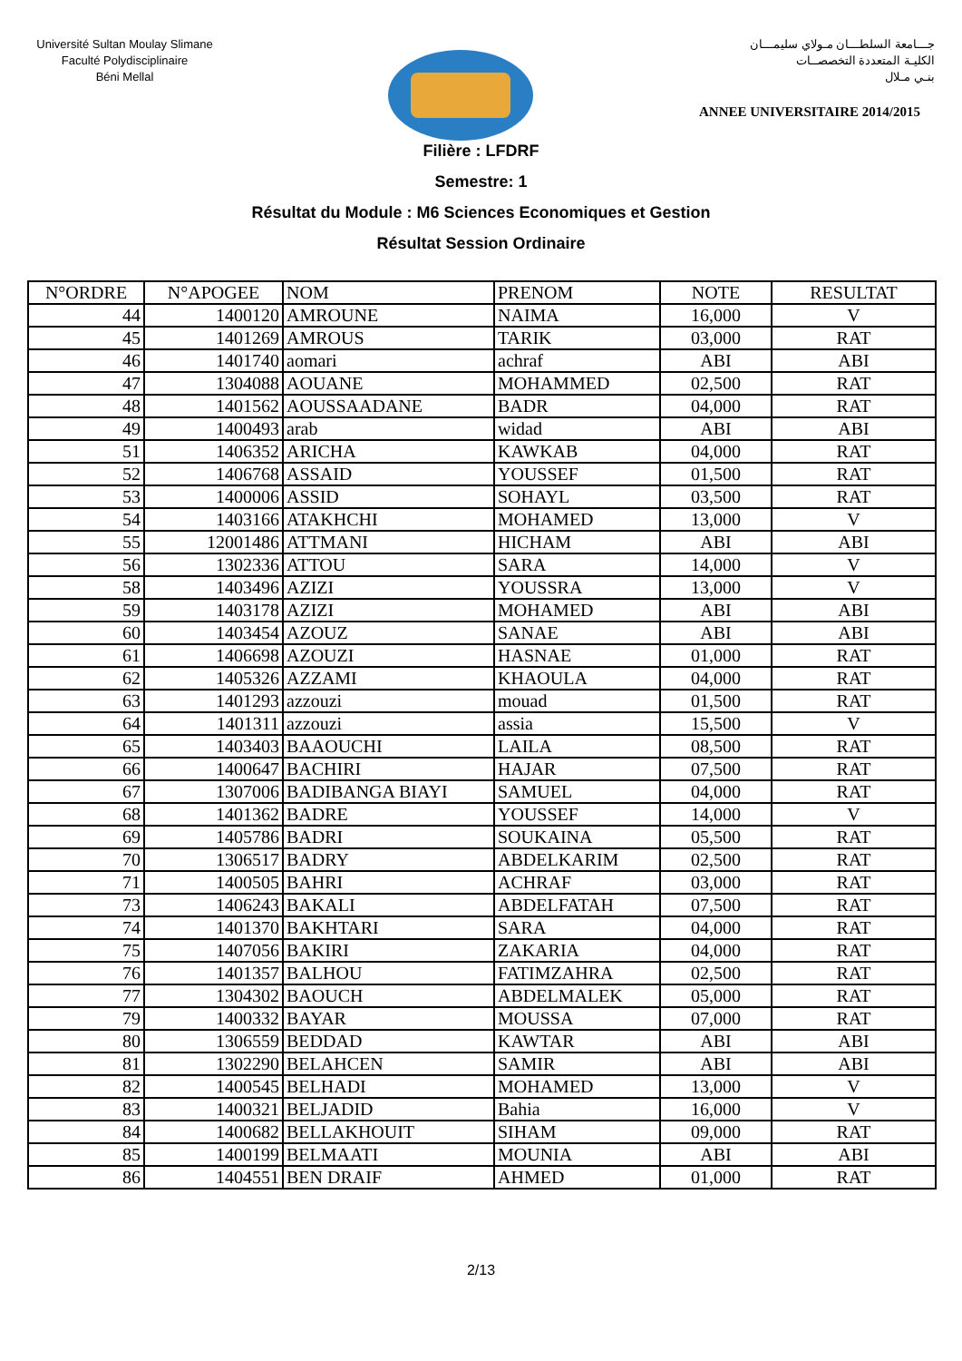Université Sultan Moulay Slimane
Faculté Polydisciplinaire
Béni Mellal
جـــامعة السلطـــان مـولاي سليمـــان
الكليـة المتعددة التخصصــات
بنـي مـلال
ANNEE UNIVERSITAIRE 2014/2015
Filière : LFDRF
Semestre: 1
Résultat du Module : M6 Sciences Economiques et Gestion
Résultat Session Ordinaire
| N°ORDRE | N°APOGEE | NOM | PRENOM | NOTE | RESULTAT |
| --- | --- | --- | --- | --- | --- |
| 44 | 1400120 | AMROUNE | NAIMA | 16,000 | V |
| 45 | 1401269 | AMROUS | TARIK | 03,000 | RAT |
| 46 | 1401740 | aomari | achraf | ABI | ABI |
| 47 | 1304088 | AOUANE | MOHAMMED | 02,500 | RAT |
| 48 | 1401562 | AOUSSAADANE | BADR | 04,000 | RAT |
| 49 | 1400493 | arab | widad | ABI | ABI |
| 51 | 1406352 | ARICHA | KAWKAB | 04,000 | RAT |
| 52 | 1406768 | ASSAID | YOUSSEF | 01,500 | RAT |
| 53 | 1400006 | ASSID | SOHAYL | 03,500 | RAT |
| 54 | 1403166 | ATAKHCHI | MOHAMED | 13,000 | V |
| 55 | 12001486 | ATTMANI | HICHAM | ABI | ABI |
| 56 | 1302336 | ATTOU | SARA | 14,000 | V |
| 58 | 1403496 | AZIZI | YOUSSRA | 13,000 | V |
| 59 | 1403178 | AZIZI | MOHAMED | ABI | ABI |
| 60 | 1403454 | AZOUZ | SANAE | ABI | ABI |
| 61 | 1406698 | AZOUZI | HASNAE | 01,000 | RAT |
| 62 | 1405326 | AZZAMI | KHAOULA | 04,000 | RAT |
| 63 | 1401293 | azzouzi | mouad | 01,500 | RAT |
| 64 | 1401311 | azzouzi | assia | 15,500 | V |
| 65 | 1403403 | BAAOUCHI | LAILA | 08,500 | RAT |
| 66 | 1400647 | BACHIRI | HAJAR | 07,500 | RAT |
| 67 | 1307006 | BADIBANGA BIAYI | SAMUEL | 04,000 | RAT |
| 68 | 1401362 | BADRE | YOUSSEF | 14,000 | V |
| 69 | 1405786 | BADRI | SOUKAINA | 05,500 | RAT |
| 70 | 1306517 | BADRY | ABDELKARIM | 02,500 | RAT |
| 71 | 1400505 | BAHRI | ACHRAF | 03,000 | RAT |
| 73 | 1406243 | BAKALI | ABDELFATAH | 07,500 | RAT |
| 74 | 1401370 | BAKHTARI | SARA | 04,000 | RAT |
| 75 | 1407056 | BAKIRI | ZAKARIA | 04,000 | RAT |
| 76 | 1401357 | BALHOU | FATIMZAHRA | 02,500 | RAT |
| 77 | 1304302 | BAOUCH | ABDELMALEK | 05,000 | RAT |
| 79 | 1400332 | BAYAR | MOUSSA | 07,000 | RAT |
| 80 | 1306559 | BEDDAD | KAWTAR | ABI | ABI |
| 81 | 1302290 | BELAHCEN | SAMIR | ABI | ABI |
| 82 | 1400545 | BELHADI | MOHAMED | 13,000 | V |
| 83 | 1400321 | BELJADID | Bahia | 16,000 | V |
| 84 | 1400682 | BELLAKHOUIT | SIHAM | 09,000 | RAT |
| 85 | 1400199 | BELMAATI | MOUNIA | ABI | ABI |
| 86 | 1404551 | BEN DRAIF | AHMED | 01,000 | RAT |
2/13